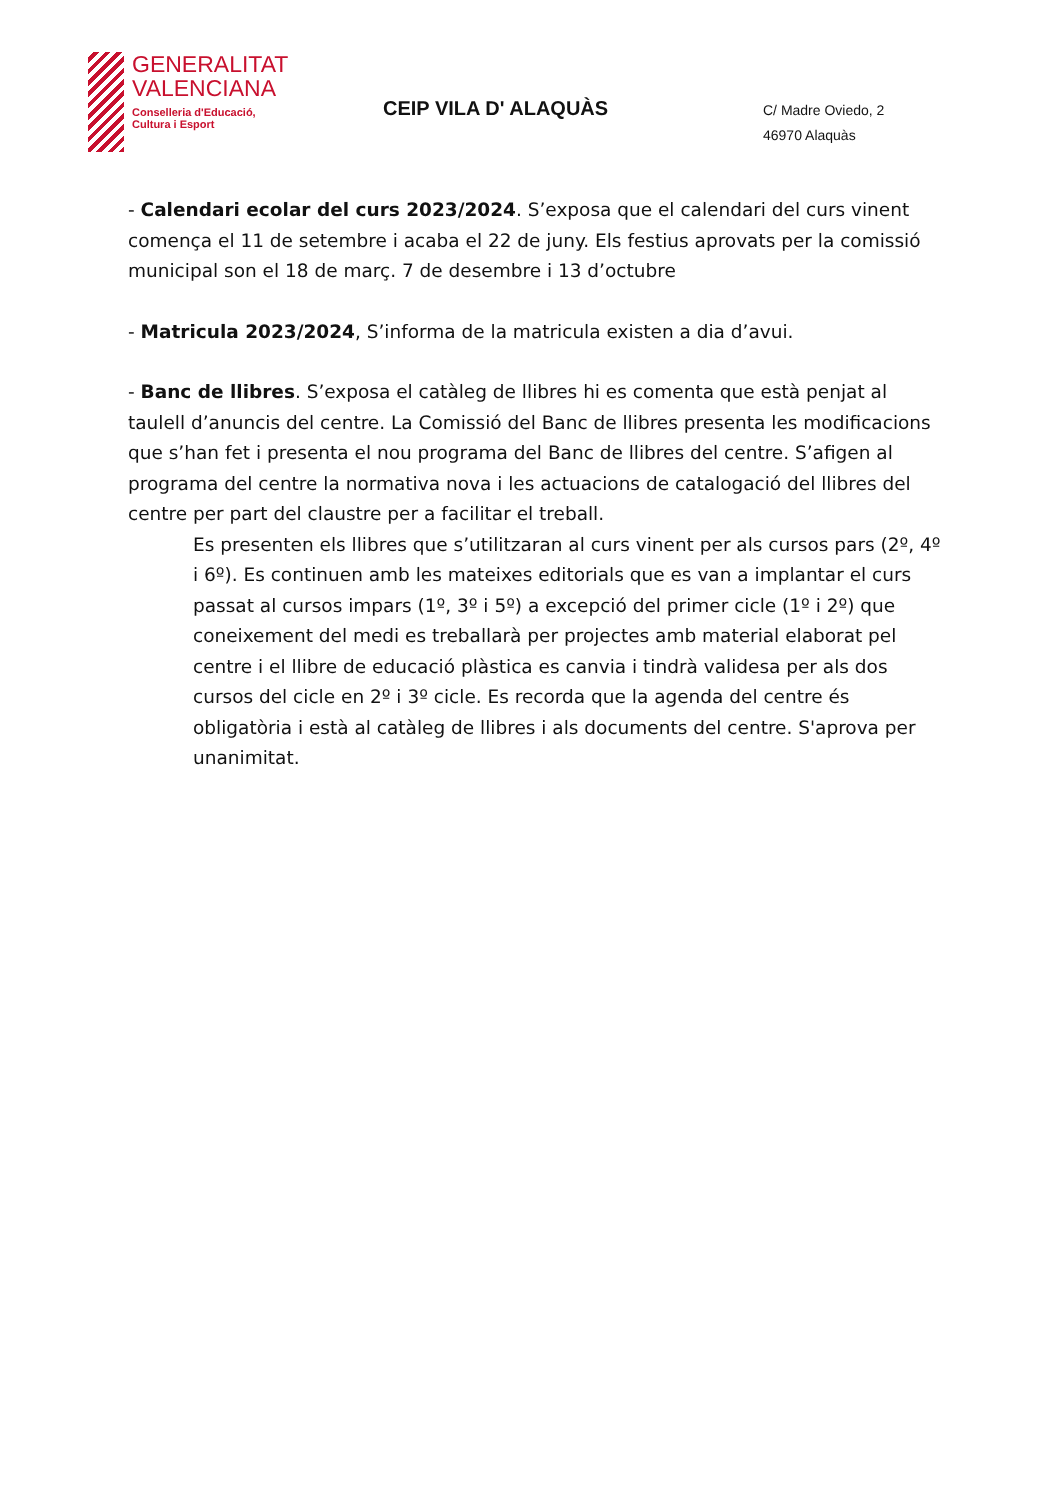GENERALITAT
VALENCIANA
Conselleria d'Educació,
Cultura i Esport
CEIP VILA D' ALAQUÀS
C/ Madre Oviedo, 2
46970 Alaquàs
- Calendari ecolar del curs 2023/2024. S’exposa que el calendari del curs vinent comença el 11 de setembre i acaba el 22 de juny. Els festius aprovats per la comissió municipal son el 18 de març. 7 de desembre i 13 d’octubre
- Matricula 2023/2024, S’informa de la matricula existen a dia d’avui.
- Banc de llibres. S’exposa el catàleg de llibres hi es comenta que està penjat al taulell d’anuncis del centre. La Comissió del Banc de llibres presenta les modificacions que s’han fet i presenta el nou programa del Banc de llibres del centre. S’afigen al programa del centre la normativa nova i les actuacions de catalogació del llibres del centre per part del claustre per a facilitar el treball.
Es presenten els llibres que s’utilitzaran al curs vinent per als cursos pars (2º, 4º i 6º). Es continuen amb les mateixes editorials que es van a implantar el curs passat al cursos impars (1º, 3º i 5º) a excepció del primer cicle (1º i 2º) que coneixement del medi es treballarà per projectes amb material elaborat pel centre i el llibre de educació plàstica es canvia i tindrà validesa per als dos cursos del cicle en 2º i 3º cicle. Es recorda que la agenda del centre és obligatòria i està al catàleg de llibres i als documents del centre. S'aprova per unanimitat.